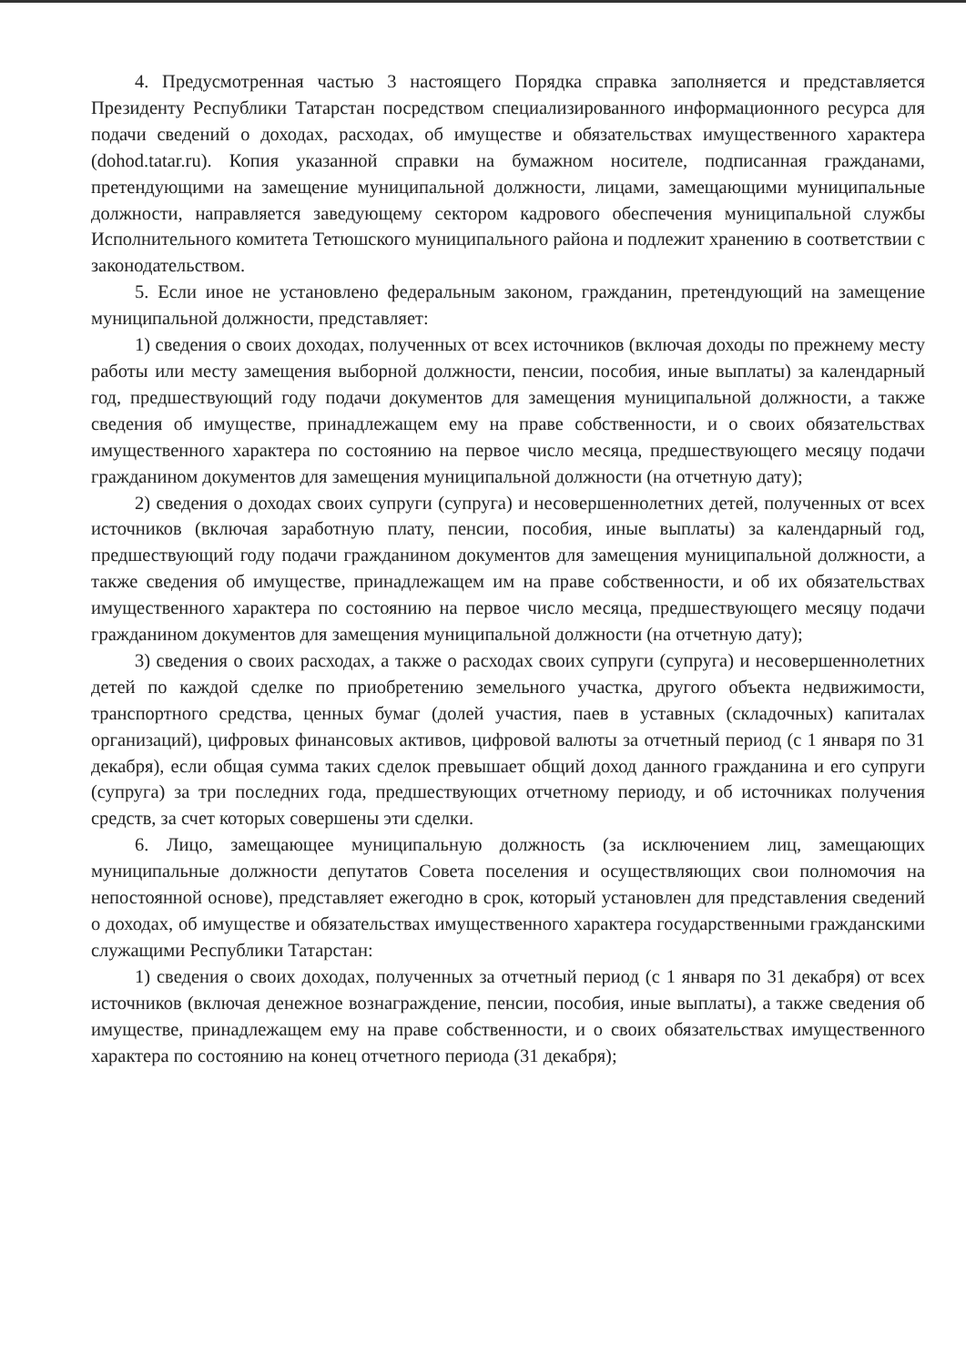4. Предусмотренная частью 3 настоящего Порядка справка заполняется и представляется Президенту Республики Татарстан посредством специализированного информационного ресурса для подачи сведений о доходах, расходах, об имуществе и обязательствах имущественного характера (dohod.tatar.ru). Копия указанной справки на бумажном носителе, подписанная гражданами, претендующими на замещение муниципальной должности, лицами, замещающими муниципальные должности, направляется заведующему сектором кадрового обеспечения муниципальной службы Исполнительного комитета Тетюшского муниципального района и подлежит хранению в соответствии с законодательством.
5. Если иное не установлено федеральным законом, гражданин, претендующий на замещение муниципальной должности, представляет:
1) сведения о своих доходах, полученных от всех источников (включая доходы по прежнему месту работы или месту замещения выборной должности, пенсии, пособия, иные выплаты) за календарный год, предшествующий году подачи документов для замещения муниципальной должности, а также сведения об имуществе, принадлежащем ему на праве собственности, и о своих обязательствах имущественного характера по состоянию на первое число месяца, предшествующего месяцу подачи гражданином документов для замещения муниципальной должности (на отчетную дату);
2) сведения о доходах своих супруги (супруга) и несовершеннолетних детей, полученных от всех источников (включая заработную плату, пенсии, пособия, иные выплаты) за календарный год, предшествующий году подачи гражданином документов для замещения муниципальной должности, а также сведения об имуществе, принадлежащем им на праве собственности, и об их обязательствах имущественного характера по состоянию на первое число месяца, предшествующего месяцу подачи гражданином документов для замещения муниципальной должности (на отчетную дату);
3) сведения о своих расходах, а также о расходах своих супруги (супруга) и несовершеннолетних детей по каждой сделке по приобретению земельного участка, другого объекта недвижимости, транспортного средства, ценных бумаг (долей участия, паев в уставных (складочных) капиталах организаций), цифровых финансовых активов, цифровой валюты за отчетный период (с 1 января по 31 декабря), если общая сумма таких сделок превышает общий доход данного гражданина и его супруги (супруга) за три последних года, предшествующих отчетному периоду, и об источниках получения средств, за счет которых совершены эти сделки.
6. Лицо, замещающее муниципальную должность (за исключением лиц, замещающих муниципальные должности депутатов Совета поселения и осуществляющих свои полномочия на непостоянной основе), представляет ежегодно в срок, который установлен для представления сведений о доходах, об имуществе и обязательствах имущественного характера государственными гражданскими служащими Республики Татарстан:
1) сведения о своих доходах, полученных за отчетный период (с 1 января по 31 декабря) от всех источников (включая денежное вознаграждение, пенсии, пособия, иные выплаты), а также сведения об имуществе, принадлежащем ему на праве собственности, и о своих обязательствах имущественного характера по состоянию на конец отчетного периода (31 декабря);